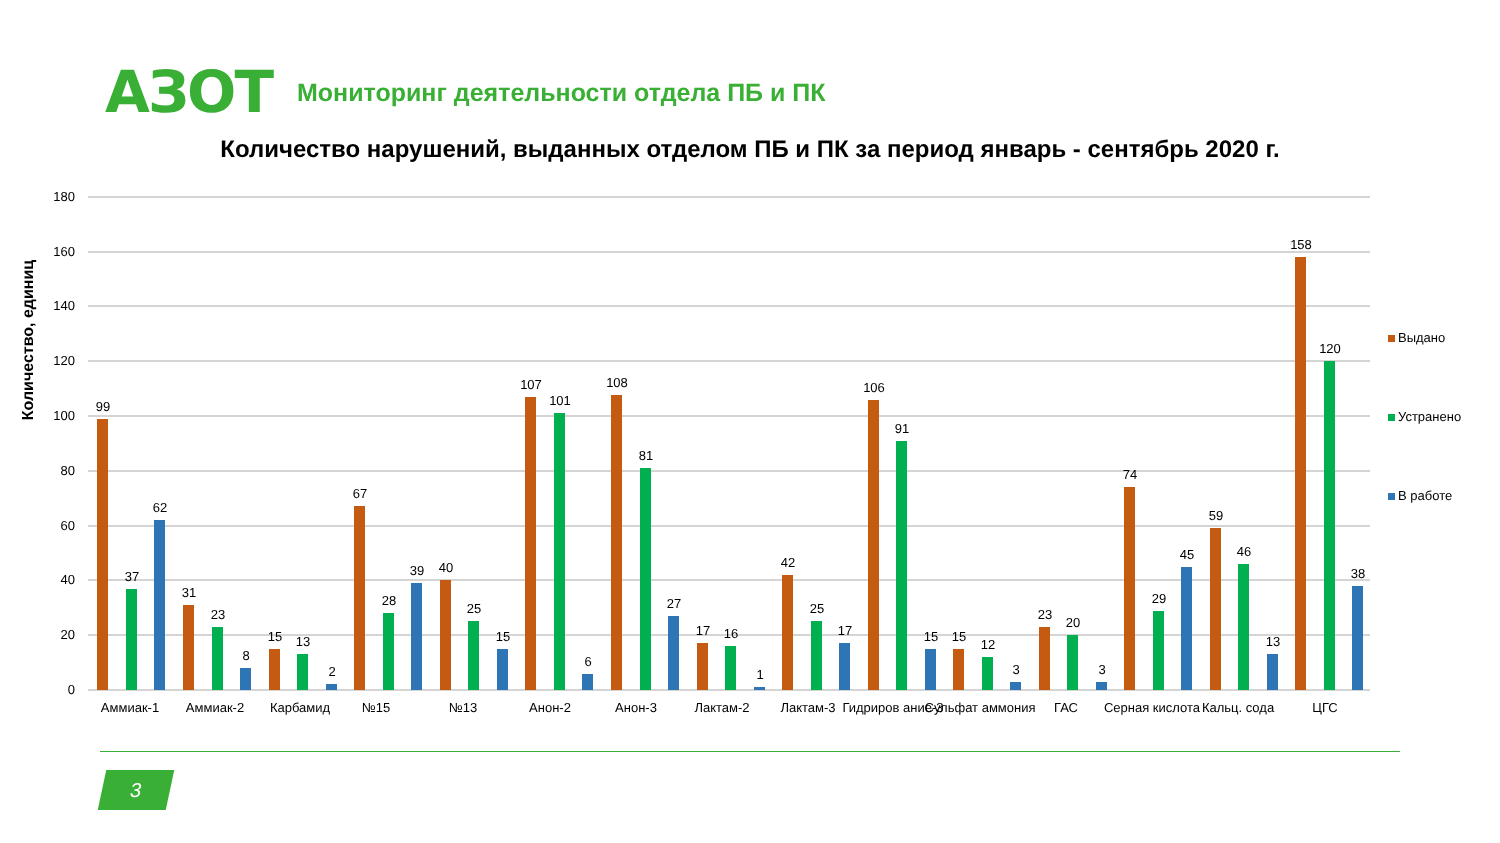АЗОТ
Мониторинг деятельности отдела ПБ и ПК
Количество нарушений, выданных отделом ПБ и ПК за период январь - сентябрь 2020 г.
Количество, единиц
180
160
140
120
100
80
60
40
20
0
Аммиак-1
Аммиак-2
Карбамид
№15
№13
Анон-2
Анон-3
Лактам-2
Лактам-3
Гидриров ание-3
Сульфат аммония
ГАС
Серная кислота
Кальц. сода
ЦГС
Выдано
Устранено
В работе
99
37
62
31
23
8
15
13
2
67
28
39
40
25
15
107
101
6
108
81
27
17
16
1
42
25
17
106
91
15
15
12
3
23
20
3
74
29
45
59
46
13
158
120
38
3